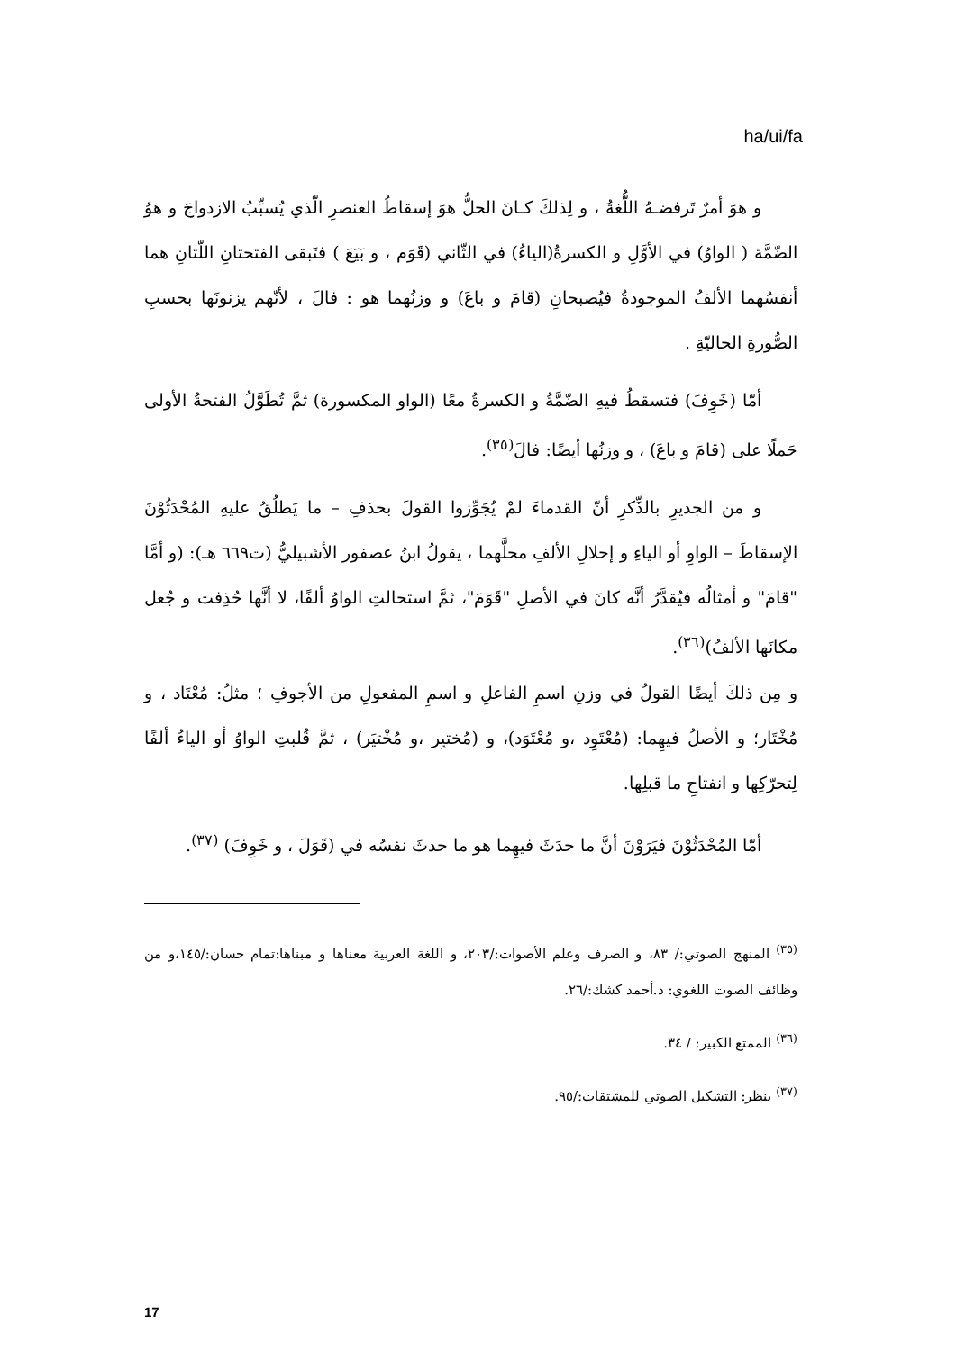ha/ui/fa
و هوَ أمرٌ تَرفضـهُ اللُّغةُ ، و لِذلكَ كـانَ الحلُّ هوَ إسقاطُ العنصرِ الّذي يُسبِّبُ الازدواجَ و هوُ الضّمَّة ( الواوُ) في الأوَّلِ و الكسرةُ(الياءُ) في الثّاني (قَوَم ، و بَيَعَ ) فتَبقى الفتحتانِ اللّتانِ هما أنفسُهما الألفُ الموجودةُ فيُصبحانِ (قامَ و باعَ) و وزنُهما هو : فالَ ، لأنّهم يزنونَها بحسبِ الصُّورةِ الحاليّةِ .
أمّا (خَوِفَ) فتسقطُ فيهِ الضّمَّةُ و الكسرةُ معًا (الواو المكسورة) ثمَّ تُطَوَّلُ الفتحةُ الأولى حَملًا على (قامَ و باعَ) ، و وزنُها أيضًا: فالَ<sup>(٣٥)</sup>.
و من الجديرِ بالذِّكرِ أنّ القدماءَ لمْ يُجَوِّزوا القولَ بحذفِ – ما يَطلُقُ عليهِ المُحْدَثُوْنَ الإسقاطَ – الواوِ أو الياءِ و إحلالِ الألفِ محلَّهما ، يقولُ ابنُ عصفور الأشبيليُّ (ت٦٦٩ هـ): (و أمَّا "قامَ" و أمثالُه فيُقدَّرُ أنَّه كانَ في الأصلِ "قَوَمَ"، ثمَّ استحالتِ الواوُ ألفًا، لا أنَّها حُذِفت و جُعل مكانَها الألفُ)<sup>(٣٦)</sup>.
و مِن ذلكَ أيضًا القولُ في وزنِ اسمِ الفاعلِ و اسمِ المفعولِ من الأجوفِ ؛ مثلُ: مُعْتَاد ، و مُخْتَار؛ و الأصلُ فيهِما: (مُعْتَوِد ،و مُعْتَوَد)، و (مُختيِر ،و مُخْتيَر) ، ثمَّ قُلبتِ الواوُ أو الياءُ ألفًا لِتحرّكِها و انفتاحِ ما قبلِها.
أمّا المُحْدَثُوْنَ فيَرَوْنَ أنَّ ما حدَثَ فيهِما هو ما حدثَ نفسُه في (قَوَلَ ، و خَوِفَ) <sup>(٣٧)</sup>.
<sup>(٣٥)</sup> المنهج الصوتي:/ ٨٣، و الصرف وعلم الأصوات:/٢٠٣، و اللغة العربية معناها و مبناها:تمام حسان:/١٤٥،و من وظائف الصوت اللغوي: د.أحمد كشك:/٢٦.
<sup>(٣٦)</sup> الممتع الكبير: / ٣٤.
<sup>(٣٧)</sup> ينظر: التشكيل الصوتي للمشتقات:/٩٥.
17